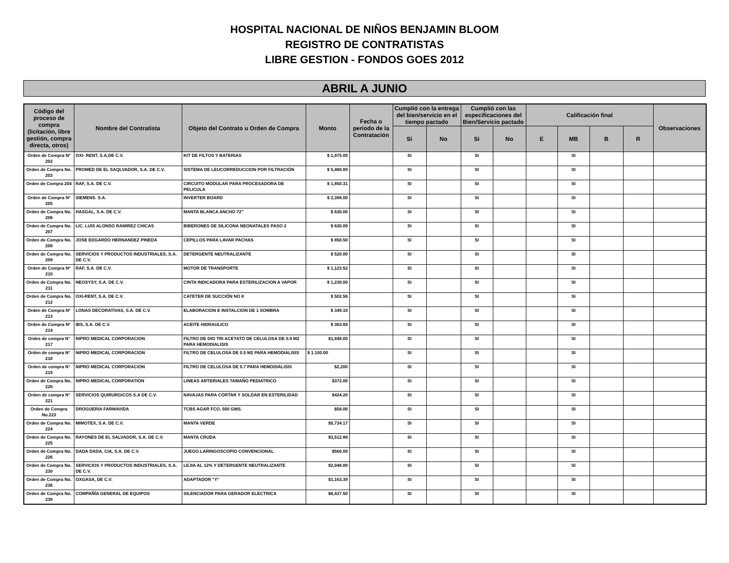HOSPITAL NACIONAL DE NIÑOS BENJAMIN BLOOM
REGISTRO DE CONTRATISTAS
LIBRE GESTION - FONDOS GOES 2012
ABRIL A JUNIO
| Código del proceso de compra (licitación, libre gestión, compra directa, otros) | Nombre del Contratista | Objeto del Contrato u Orden de Compra | Monto | Fecha o período de la Contratación | Cumplió con la entrega del bien/servicio en el tiempo pactado | | Cumplió con las especificaciones del Bien/Servicio pactado | | Calificación final | | | | Observaciones |
| --- | --- | --- | --- | --- | --- | --- | --- | --- | --- | --- | --- | --- | --- |
| | | | | | Si | No | Si | No | E | MB | B | R | |
| Orden de Compra Nº 202 | OXI- RENT, S.A.DE C.V. | KIT DE FILTOS Y BATERIAS | $ 1,975.00 | | SI | | SI | | | SI | | | |
| Orden de Compra No. 203 | PROMED DE EL SAQLVADOR, S.A. DE C.V. | SISTEMA DE LEUCORREDUCCION POR FILTRACIÓN | $ 5,460.00 | | SI | | SI | | | SI | | | |
| Orden de Compra 204 | RAF, S.A. DE C.V. | CIRCUITO MODULAR PARA PROCESADORA DE PELICULA | $ 1,850.31 | | SI | | SI | | | SI | | | |
| Orden de Compra Nº 205 | SIEMENS. S.A. | INVERTER BOARD | $ 2,398.00 | | SI | | SI | | | SI | | | |
| Orden de Compra No. 206 | HASGAL, S.A. DE C.V. | MANTA BLANCA ANCHO 72" | $ 630.00 | | SI | | SI | | | SI | | | |
| Orden de Compra No. 207 | LIC. LUIS ALONSO RAMIREZ CHICAS | BIBERONES DE SILICONA NEONATALES PASO 2 | $ 630.00 | | SI | | SI | | | SI | | | |
| Orden de Compra No. 208 | JOSE EDGARDO HERNANDEZ PINEDA | CEPILLOS PARA LAVAR PACHAS | $ 850.50 | | SI | | SI | | | SI | | | |
| Orden de Compra No. 209 | SERVICIOS Y PRODUCTOS INDUSTRIALES, S.A. DE C.V. | DETERGENTE NEUTRALIZANTE | $ 520.00 | | SI | | SI | | | SI | | | |
| Orden de Compra Nº 210 | RAF, S.A. DE C.V. | MOTOR DE TRANSPORTE | $ 1,123.52 | | SI | | SI | | | SI | | | |
| Orden de Compra No. 211 | NEOSYSY, S.A. DE C.V. | CINTA INDICADORA PARA ESTERILIZACION A VAPOR | $ 1,230.00 | | SI | | SI | | | SI | | | |
| Orden de Compra No. 212 | OXI-RENT, S.A. DE C.V. | CATETER DE SUCCIÓN NO 8 | $ 502.56 | | SI | | SI | | | SI | | | |
| Orden de Compra Nº 213 | LONAS DECORATIVAS, S.A. DE C.V. | ELABORACION E INSTALCION DE 1 SOMBRA | $ 349.10 | | SI | | SI | | | SI | | | |
| Orden de Compra Nº 214 | IBS, S.A. DE C.V. | ACEITE HIDRAULICO | $ 303.69 | | SI | | SI | | | SI | | | |
| Ordes de compra N° 217 | NIPRO MEDICAL CORPORACION | FILTRO DE DIO TRI ACETATO DE CELULOSA DE 0.9 M2 PARA HEMODIALISIS | $1,848.00 | | SI | | SI | | | SI | | | |
| Orden de compra N° 218 | NIPRO MEDICAL CORPORACION | FILTRO DE CELULOSA DE 0.5 M2 PARA HEMODIALISIS | $ 1.100.00 | | SI | | SI | | | SI | | | |
| Orden de compra N° 219 | NIPRO MEDICAL CORPORACION | FILTRO DE CELULOSA DE 0.7 PARA HEMODIALISIS | $2,200 | | SI | | SI | | | SI | | | |
| Orden de Compra No. 220 | NIPRO MEDICAL CORPORATION | LINEAS ARTERIALES TAMAÑO PEDIATRICO | $372.00 | | SI | | SI | | | SI | | | |
| Orden de compra N° 221 | SERVICIOS QUIRURGICOS S.A DE C.V. | NAVAJAS PARA CORTAR Y SOLDAR EN ESTERILIDAD | $424.20 | | SI | | SI | | | SI | | | |
| Orden de Compra No.223 | DROGUERIA FARMAVIDA | TCBS AGAR FCO. 500 GMS. | $58.00 | | SI | | SI | | | SI | | | |
| Orden de Compra No. 224 | MIMOTEX, S.A. DE C.V. | MANTA VERDE | $5,734.17 | | SI | | SI | | | SI | | | |
| Orden de Compra No. 225 | RAYONES DE EL SALVADOR, S.A. DE C.V. | MANTA CRUDA | $3,512.88 | | SI | | SI | | | SI | | | |
| Orden de Compra No. 226 | DADA DADA, CIA, S.A. DE C.V. | JUEGO LARINGOSCOPIO CONVENCIONAL | $560.00 | | SI | | SI | | | SI | | | |
| Orden de Compra No. 230 | SERVICIOS Y PRODUCTOS INDUSTRIALES, S.A. DE C.V. | LEJIA AL 12% Y DETERGENTE NEUTRALIZANTE | $2,048.00 | | SI | | SI | | | SI | | | |
| Orden de Compra No. 236 | OXGASA, DE C.V. | ADAPTADOR "Y" | $1,163.39 | | SI | | SI | | | SI | | | |
| Orden de Compra No. 238 | COMPAÑÍA GENERAL DE EQUIPOS | SILENCIADOR PARA GERADOR ELECTRICA | $6,437.50 | | SI | | SI | | | SI | | | |